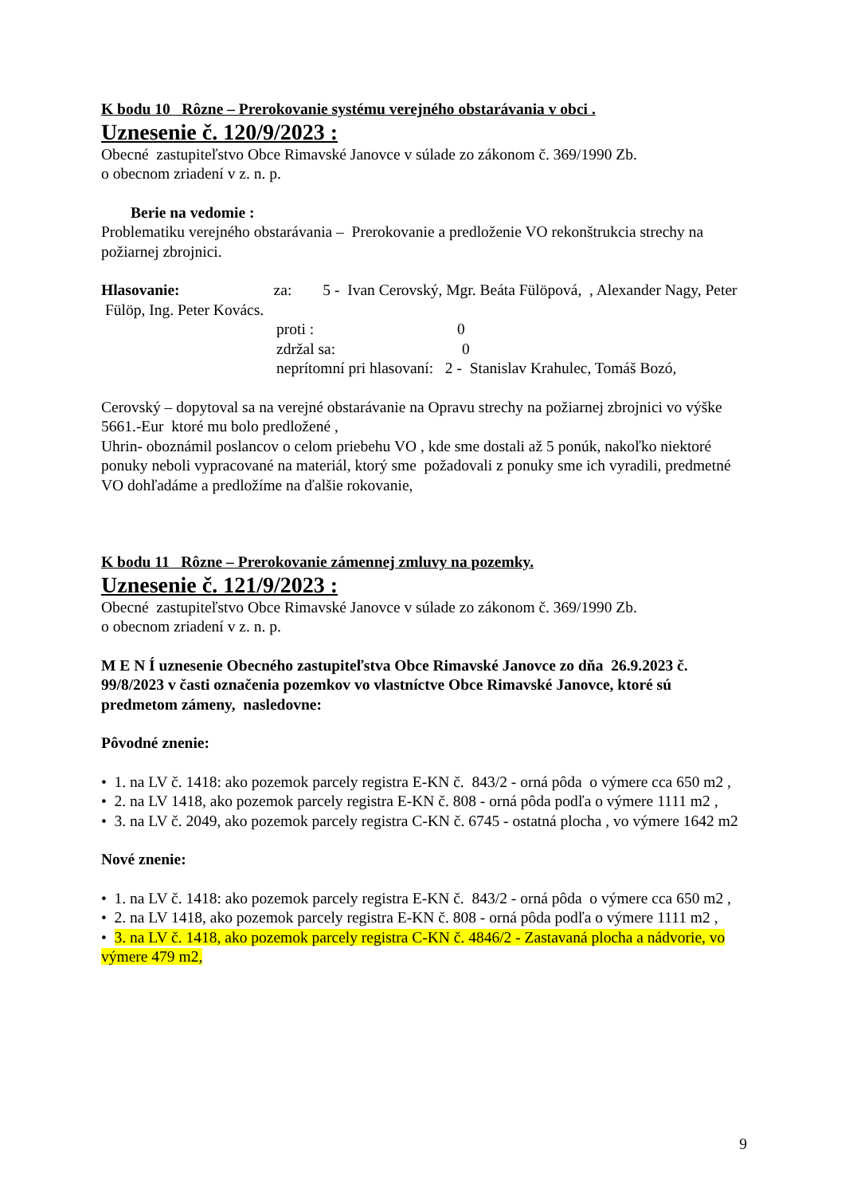K bodu 10 Rôzne – Prerokovanie systému verejného obstarávania v obci .
Uznesenie č. 120/9/2023 :
Obecné zastupiteľstvo Obce Rimavské Janovce v súlade zo zákonom č. 369/1990 Zb.
o obecnom zriadení v z. n. p.
Berie na vedomie :
Problematiku verejného obstarávania – Prerokovanie a predloženie VO rekonštrukcia strechy na požiarnej zbrojnici.
Hlasovanie: za: 5 - Ivan Cerovský, Mgr. Beáta Fülöpová, , Alexander Nagy, Peter Fülöp, Ing. Peter Kovács.
proti : 0
zdržal sa: 0
neprítomní pri hlasovaní: 2 - Stanislav Krahulec, Tomáš Bozó,
Cerovský – dopytoval sa na verejné obstarávanie na Opravu strechy na požiarnej zbrojnici vo výške 5661.-Eur ktoré mu bolo predložené ,
Uhrin- oboznámil poslancov o celom priebehu VO , kde sme dostali až 5 ponúk, nakoľko niektoré ponuky neboli vypracované na materiál, ktorý sme požadovali z ponuky sme ich vyradili, predmetné VO dohľadáme a predložíme na ďalšie rokovanie,
K bodu 11 Rôzne – Prerokovanie zámennej zmluvy na pozemky.
Uznesenie č. 121/9/2023 :
Obecné zastupiteľstvo Obce Rimavské Janovce v súlade zo zákonom č. 369/1990 Zb.
o obecnom zriadení v z. n. p.
M E N Í uznesenie Obecného zastupiteľstva Obce Rimavské Janovce zo dňa 26.9.2023 č. 99/8/2023 v časti označenia pozemkov vo vlastníctve Obce Rimavské Janovce, ktoré sú predmetom zámeny, nasledovne:
Pôvodné znenie:
• 1. na LV č. 1418: ako pozemok parcely registra E-KN č. 843/2 - orná pôda o výmere cca 650 m2 ,
• 2. na LV 1418, ako pozemok parcely registra E-KN č. 808 - orná pôda podľa o výmere 1111 m2 ,
• 3. na LV č. 2049, ako pozemok parcely registra C-KN č. 6745 - ostatná plocha , vo výmere 1642 m2
Nové znenie:
• 1. na LV č. 1418: ako pozemok parcely registra E-KN č. 843/2 - orná pôda o výmere cca 650 m2 ,
• 2. na LV 1418, ako pozemok parcely registra E-KN č. 808 - orná pôda podľa o výmere 1111 m2 ,
• 3. na LV č. 1418, ako pozemok parcely registra C-KN č. 4846/2 - Zastavaná plocha a nádvorie, vo výmere 479 m2,
9